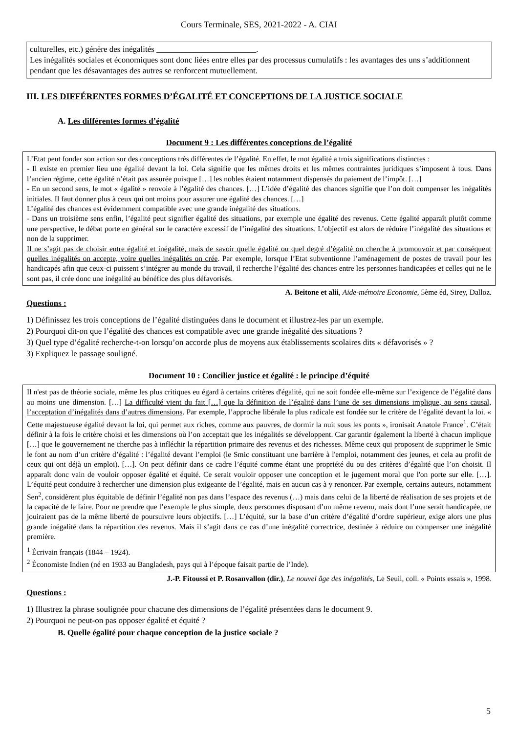Cours Terminale, SES, 2021-2022 - A. CIAI
culturelles, etc.) génère des inégalités ________________________.
Les inégalités sociales et économiques sont donc liées entre elles par des processus cumulatifs : les avantages des uns s’additionnent pendant que les désavantages des autres se renforcent mutuellement.
III. LES DIFFÉRENTES FORMES D’ÉGALITÉ ET CONCEPTIONS DE LA JUSTICE SOCIALE
A. Les différentes formes d’égalité
Document 9 : Les différentes conceptions de l’égalité
L’Etat peut fonder son action sur des conceptions très différentes de l’égalité. En effet, le mot égalité a trois significations distinctes :
- Il existe en premier lieu une égalité devant la loi. Cela signifie que les mêmes droits et les mêmes contraintes juridiques s’imposent à tous. Dans l’ancien régime, cette égalité n’était pas assurée puisque […] les nobles étaient notamment dispensés du paiement de l’impôt. […]
- En un second sens, le mot « égalité » renvoie à l’égalité des chances. […] L’idée d’égalité des chances signifie que l’on doit compenser les inégalités initiales. Il faut donner plus à ceux qui ont moins pour assurer une égalité des chances. […]
L’égalité des chances est évidemment compatible avec une grande inégalité des situations.
- Dans un troisième sens enfin, l’égalité peut signifier égalité des situations, par exemple une égalité des revenus. Cette égalité apparaît plutôt comme une perspective, le débat porte en général sur le caractère excessif de l’inégalité des situations. L’objectif est alors de réduire l’inégalité des situations et non de la supprimer.
Il ne s’agit pas de choisir entre égalité et inégalité, mais de savoir quelle égalité ou quel degré d’égalité on cherche à promouvoir et par conséquent quelles inégalités on accepte, voire quelles inégalités on crée. Par exemple, lorsque l’Etat subventionne l’aménagement de postes de travail pour les handicapés afin que ceux-ci puissent s’intégrer au monde du travail, il recherche l’égalité des chances entre les personnes handicapées et celles qui ne le sont pas, il crée donc une inégalité au bénéfice des plus défavorisés.
A. Beitone et alii, Aide-mémoire Economie, 5ème éd, Sirey, Dalloz.
Questions :
1) Définissez les trois conceptions de l’égalité distinguées dans le document et illustrez-les par un exemple.
2) Pourquoi dit-on que l’égalité des chances est compatible avec une grande inégalité des situations ?
3) Quel type d’égalité recherche-t-on lorsqu’on accorde plus de moyens aux établissements scolaires dits « défavorisés » ?
3) Expliquez le passage souligné.
Document 10 : Concilier justice et égalité : le principe d’équité
Il n'est pas de théorie sociale, même les plus critiques eu égard à certains critères d'égalité, qui ne soit fondée elle-même sur l’exigence de l’égalité dans au moins une dimension. […] La difficulté vient du fait […] que la définition de l’égalité dans l’une de ses dimensions implique, au sens causal, l’acceptation d’inégalités dans d’autres dimensions. Par exemple, l’approche libérale la plus radicale est fondée sur le critère de l’égalité devant la loi. « Cette majestueuse égalité devant la loi, qui permet aux riches, comme aux pauvres, de dormir la nuit sous les ponts », ironisait Anatole France<sup>1</sup>. C’était définir à la fois le critère choisi et les dimensions où l’on acceptait que les inégalités se développent. Car garantir également la liberté à chacun implique […] que le gouvernement ne cherche pas à infléchir la répartition primaire des revenus et des richesses. Même ceux qui proposent de supprimer le Smic le font au nom d’un critère d’égalité : l’égalité devant l’emploi (le Smic constituant une barrière à l'emploi, notamment des jeunes, et cela au profit de ceux qui ont déjà un emploi). […]. On peut définir dans ce cadre l’équité comme étant une propriété du ou des critères d’égalité que l’on choisit. Il apparaît donc vain de vouloir opposer égalité et équité. Ce serait vouloir opposer une conception et le jugement moral que l'on porte sur elle. […]. L’équité peut conduire à rechercher une dimension plus exigeante de l’égalité, mais en aucun cas à y renoncer. Par exemple, certains auteurs, notamment Sen<sup>2</sup>, considèrent plus équitable de définir l’égalité non pas dans l’espace des revenus (…) mais dans celui de la liberté de réalisation de ses projets et de la capacité de le faire. Pour ne prendre que l’exemple le plus simple, deux personnes disposant d’un même revenu, mais dont l’une serait handicapée, ne jouiraient pas de la même liberté de poursuivre leurs objectifs. […] L’équité, sur la base d’un critère d’égalité d’ordre supérieur, exige alors une plus grande inégalité dans la répartition des revenus. Mais il s’agit dans ce cas d’une inégalité correctrice, destinée à réduire ou compenser une inégalité première.
<sup>1</sup> Écrivain français (1844 – 1924).
<sup>2</sup> Économiste Indien (né en 1933 au Bangladesh, pays qui à l’époque faisait partie de l’Inde).
J.-P. Fitoussi et P. Rosanvallon (dir.), Le nouvel âge des inégalités, Le Seuil, coll. « Points essais », 1998.
Questions :
1) Illustrez la phrase soulignée pour chacune des dimensions de l’égalité présentées dans le document 9.
2) Pourquoi ne peut-on pas opposer égalité et équité ?
B. Quelle égalité pour chaque conception de la justice sociale ?
5